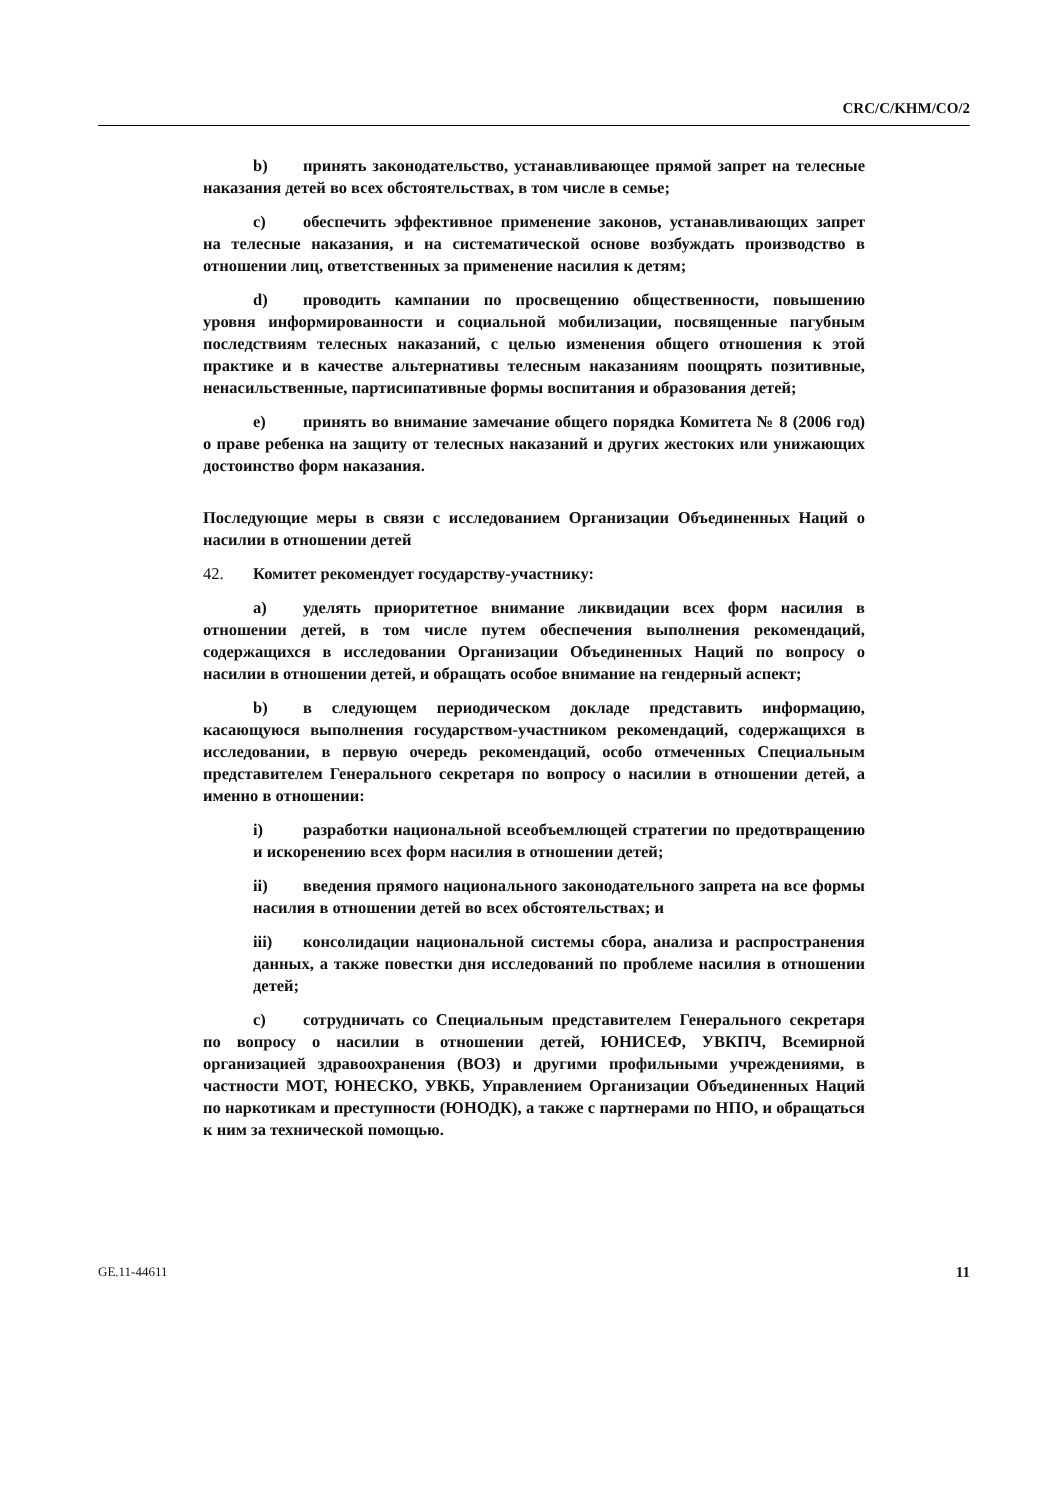CRC/C/KHM/CO/2
b) принять законодательство, устанавливающее прямой запрет на телесные наказания детей во всех обстоятельствах, в том числе в семье;
c) обеспечить эффективное применение законов, устанавливающих запрет на телесные наказания, и на систематической основе возбуждать производство в отношении лиц, ответственных за применение насилия к детям;
d) проводить кампании по просвещению общественности, повышению уровня информированности и социальной мобилизации, посвященные пагубным последствиям телесных наказаний, с целью изменения общего отношения к этой практике и в качестве альтернативы телесным наказаниям поощрять позитивные, ненасильственные, партисипативные формы воспитания и образования детей;
e) принять во внимание замечание общего порядка Комитета № 8 (2006 год) о праве ребенка на защиту от телесных наказаний и других жестоких или унижающих достоинство форм наказания.
Последующие меры в связи с исследованием Организации Объединенных Наций о насилии в отношении детей
42. Комитет рекомендует государству-участнику:
a) уделять приоритетное внимание ликвидации всех форм насилия в отношении детей, в том числе путем обеспечения выполнения рекомендаций, содержащихся в исследовании Организации Объединенных Наций по вопросу о насилии в отношении детей, и обращать особое внимание на гендерный аспект;
b) в следующем периодическом докладе представить информацию, касающуюся выполнения государством-участником рекомендаций, содержащихся в исследовании, в первую очередь рекомендаций, особо отмеченных Специальным представителем Генерального секретаря по вопросу о насилии в отношении детей, а именно в отношении:
i) разработки национальной всеобъемлющей стратегии по предотвращению и искоренению всех форм насилия в отношении детей;
ii) введения прямого национального законодательного запрета на все формы насилия в отношении детей во всех обстоятельствах; и
iii) консолидации национальной системы сбора, анализа и распространения данных, а также повестки дня исследований по проблеме насилия в отношении детей;
c) сотрудничать со Специальным представителем Генерального секретаря по вопросу о насилии в отношении детей, ЮНИСЕФ, УВКПЧ, Всемирной организацией здравоохранения (ВОЗ) и другими профильными учреждениями, в частности МОТ, ЮНЕСКО, УВКБ, Управлением Организации Объединенных Наций по наркотикам и преступности (ЮНОДК), а также с партнерами по НПО, и обращаться к ним за технической помощью.
GE.11-44611 11